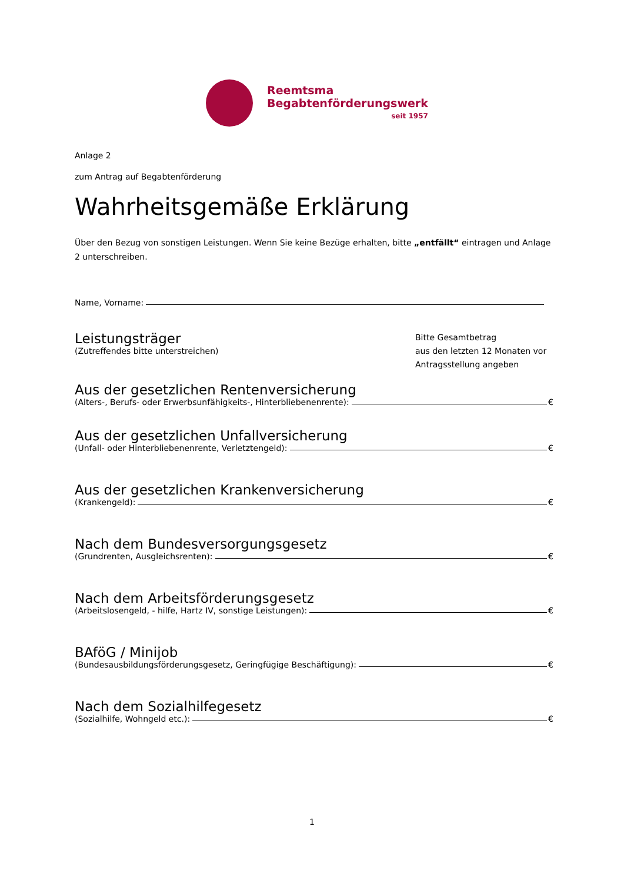Reemtsma
Begabtenförderungswerk
seit 1957
Anlage 2
zum Antrag auf Begabtenförderung
Wahrheitsgemäße Erklärung
Über den Bezug von sonstigen Leistungen. Wenn Sie keine Bezüge erhalten, bitte „entfällt“ eintragen und Anlage 2 unterschreiben.
Name, Vorname:
Leistungsträger
(Zutreffendes bitte unterstreichen)
Bitte Gesamtbetrag
aus den letzten 12 Monaten vor Antragsstellung angeben
Aus der gesetzlichen Rentenversicherung
(Alters-, Berufs- oder Erwerbsunfähigkeits-, Hinterbliebenenrente): €
Aus der gesetzlichen Unfallversicherung
(Unfall- oder Hinterbliebenenrente, Verletztengeld): €
Aus der gesetzlichen Krankenversicherung
(Krankengeld): €
Nach dem Bundesversorgungsgesetz
(Grundrenten, Ausgleichsrenten): €
Nach dem Arbeitsförderungsgesetz
(Arbeitslosengeld, - hilfe, Hartz IV, sonstige Leistungen): €
BAföG / Minijob
(Bundesausbildungsförderungsgesetz, Geringfügige Beschäftigung): €
Nach dem Sozialhilfegesetz
(Sozialhilfe, Wohngeld etc.): €
1